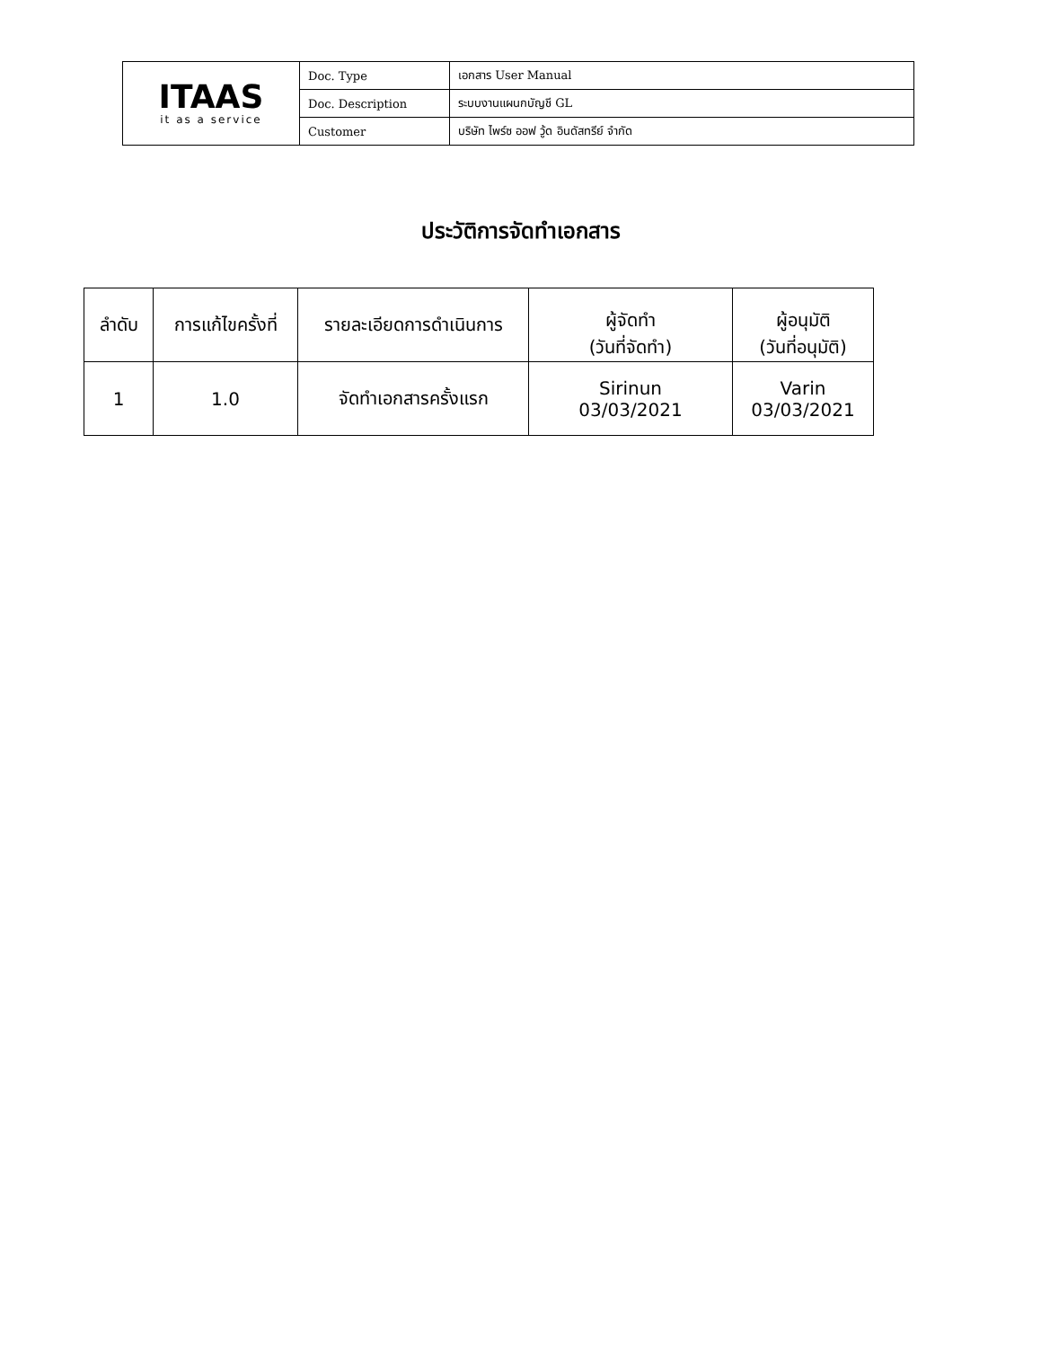| ITAAS it as a service | Doc. Type | เอกสาร User Manual |
| | Doc. Description | ระบบงานแผนกบัญชี GL |
| | Customer | บริษัท ไพร์ซ ออฟ วู้ด อินดัสทรีย์ จำกัด |
ประวัติการจัดทำเอกสาร
| ลำดับ | การแก้ไขครั้งที่ | รายละเอียดการดำเนินการ | ผู้จัดทำ (วันที่จัดทำ) | ผู้อนุมัติ (วันที่อนุมัติ) |
| --- | --- | --- | --- | --- |
| 1 | 1.0 | จัดทำเอกสารครั้งแรก | Sirinun 03/03/2021 | Varin 03/03/2021 |